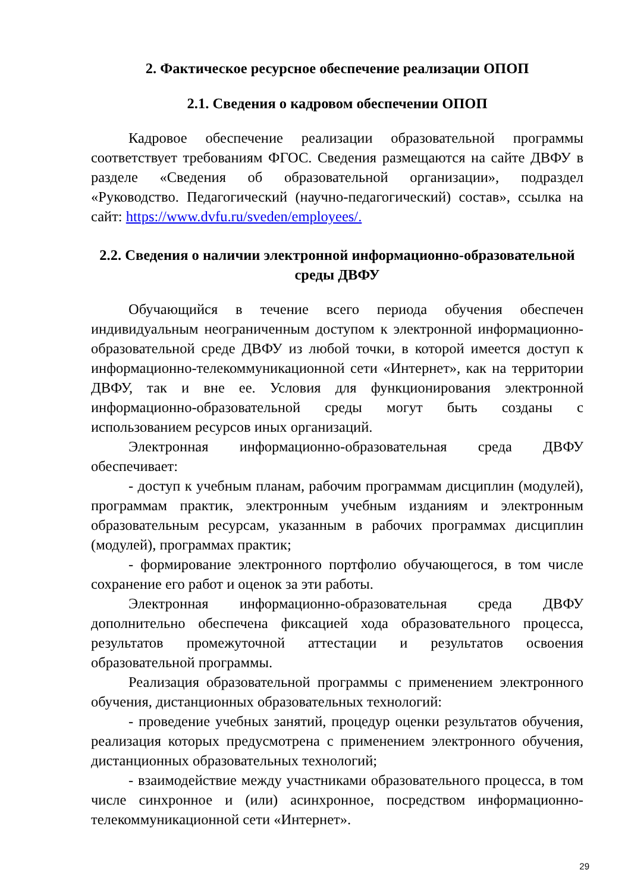2. Фактическое ресурсное обеспечение реализации ОПОП
2.1. Сведения о кадровом обеспечении ОПОП
Кадровое обеспечение реализации образовательной программы соответствует требованиям ФГОС. Сведения размещаются на сайте ДВФУ в разделе «Сведения об образовательной организации», подраздел «Руководство. Педагогический (научно-педагогический) состав», ссылка на сайт: https://www.dvfu.ru/sveden/employees/.
2.2. Сведения о наличии электронной информационно-образовательной среды ДВФУ
Обучающийся в течение всего периода обучения обеспечен индивидуальным неограниченным доступом к электронной информационно-образовательной среде ДВФУ из любой точки, в которой имеется доступ к информационно-телекоммуникационной сети «Интернет», как на территории ДВФУ, так и вне ее. Условия для функционирования электронной информационно-образовательной среды могут быть созданы с использованием ресурсов иных организаций.
Электронная информационно-образовательная среда ДВФУ обеспечивает:
- доступ к учебным планам, рабочим программам дисциплин (модулей), программам практик, электронным учебным изданиям и электронным образовательным ресурсам, указанным в рабочих программах дисциплин (модулей), программах практик;
- формирование электронного портфолио обучающегося, в том числе сохранение его работ и оценок за эти работы.
Электронная информационно-образовательная среда ДВФУ дополнительно обеспечена фиксацией хода образовательного процесса, результатов промежуточной аттестации и результатов освоения образовательной программы.
Реализация образовательной программы с применением электронного обучения, дистанционных образовательных технологий:
- проведение учебных занятий, процедур оценки результатов обучения, реализация которых предусмотрена с применением электронного обучения, дистанционных образовательных технологий;
- взаимодействие между участниками образовательного процесса, в том числе синхронное и (или) асинхронное, посредством информационно-телекоммуникационной сети «Интернет».
29